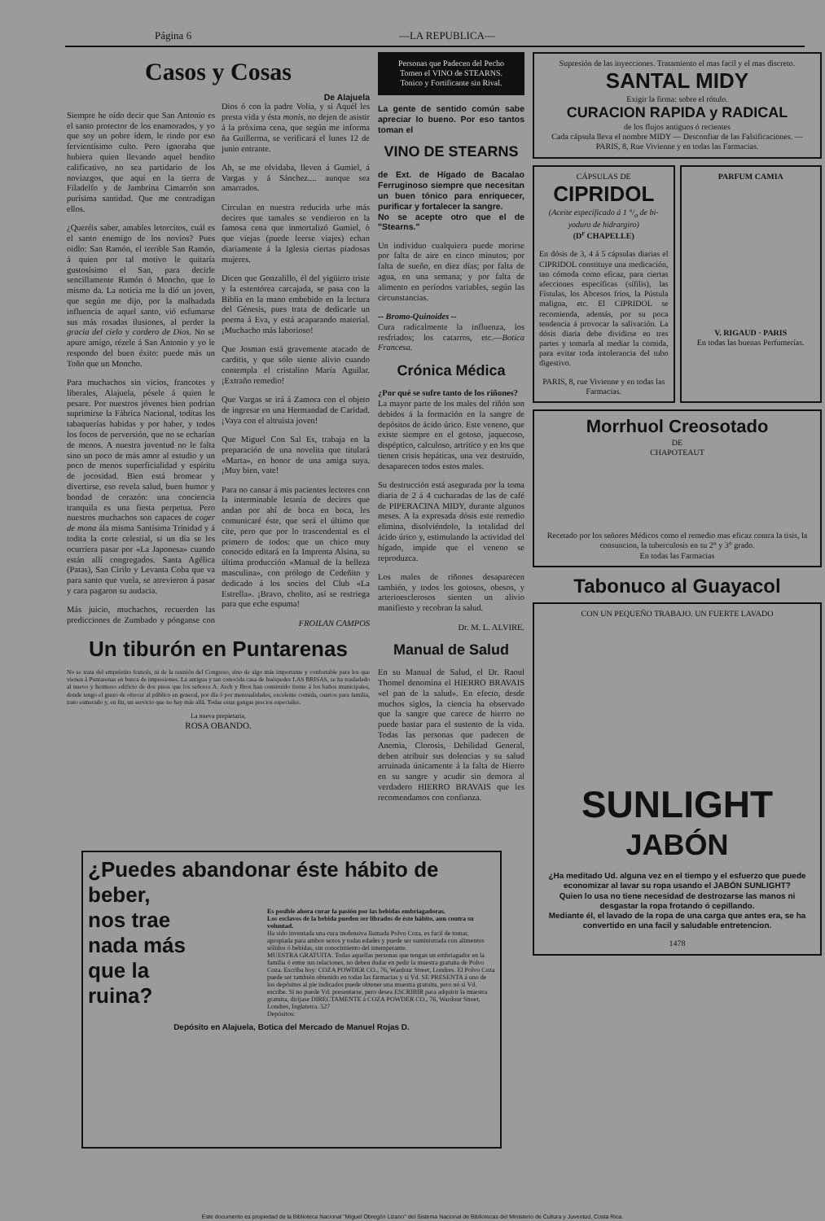Página 6 —LA REPUBLICA—
Casos y Cosas
De Alajuela
Siempre he oído decir que San Antonio es el santo protector de los enamorados, y yo que soy un pobre ídem, le rindo por eso fervientísimo culto. Pero ignoraba que hubiera quien llevando aquel bendito calificativo, no sea partidario de los noviazgos, que aquí en la tierra de Filadelfo y de Jambrina Cimarrón son purísima santidad. Que me contradigan ellos.
¿Queréis saber, amables letorcitos, cuál es el santo enemigo de los novios? Pues oidlo: San Ramón, el terrible San Ramón, á quien por tal motivo le quitaría gustosísimo el San, para decirle sencillamente Ramón ó Moncho, que lo mismo da. La noticia me la dió un joven, que según me dijo, por la malhadada influencia de aquel santo, vió esfumarse sus más rosadas ilusiones, al perder la gracia del cielo y cordero de Dios. No se apure amigo, rézele á San Antonio y yo le respondo del buen éxito: puede más un Toño que un Moncho.
Para muchachos sin vicios, francotes y liberales, Alajuela, pésele á quien le pesare. Por nuestros jóvenes bien podrían suprimirse la Fábrica Nacional, toditas los tabaquerías habidas y por haber, y todos los focos de perversión, que no se echarían de menos. A nuestra juventud no le falta sino un poco de más amor al estudio y un poco de menos superficialidad y espíritu de jocosidad. Bien está bromear y divertirse, eso revela salud, buen humor y bondad de corazón: una conciencia tranquila es una fiesta perpetua. Pero nuestros muchachos son capaces de coger de mona ála misma Santísima Trinidad y á todita la corte celestial, si un día se les ocurriera pasar por «La Japonesa» cuando están allí congregados. Santa Agélica (Patas), San Cirilo y Levanta Coba que va para santo que vuela, se atrevieron á pasar y cara pagaron su audacia.
Más juicio, muchachos, recuerden las predicciones de Zumbado y pónganse con Dios ó con la padre Volia, y si Aquél les presta vida y ésta monis, no dejen de asistir á la pròxima cena, que según me informa ña Guillerma, se verificará el lunes 12 de junio entrante.
Ah, se me olvidaba, lleven á Gumiel, á Vargas y á Sánchez.... aunque sea amarrados.
Circulan en nuestra reducida urbe más decires que tamales se vendieron en la famosa cena que inmortalizó Gumiel, ò que viejas (puede leerse viajes) echan diariamente á la Iglesia ciertas piadosas mujeres.
Dicen que Gonzalillo, él del yigüirro triste y la estentórea carcajada, se pasa con la Biblia en la mano embebido en la lectura del Génesis, pues trata de dedicarle un poema á Eva, y está acaparando material. ¡Muchacho más laborioso!
Que Josman está gravemente atacado de carditis, y que sólo siente alivio cuando contempla el cristalino María Aguilar. ¡Extraño remedio!
Que Vargas se irá á Zamora con el objeto de ingresar en una Hermandad de Caridad. ¡Vaya con el altruista joven!
Que Miguel Con Sal Es, trabaja en la preparación de una novelita que titulará «Marta», en honor de una amiga suya. ¡Muy bien, vate!
Para no cansar á mis pacientes lectores con la interminable letanía de decires que andan por ahí de boca en boca, les comunicaré éste, que será el último que cite, pero que por lo trascendental es el primero de todos: que un chico muy conocido editará en la Imprenta Alsina, su última producción «Manual de la belleza masculina», con prólogo de Cedeñito y dedicado á los socios del Club «La Estrella». ¡Bravo, cholito, así se restriega para que eche espuma!
FROILAN CAMPOS
Un tiburón en Puntarenas
No se trata del empréstito francés, ni de la reunión del Congreso, sino de algo más importante y confortable para los que vienen á Puntarenas en busca de impresiones. La antigua y tan conocida casa de huéspedes LAS BRISAS, se ha trasladado al nuevo y hermoso edificio de dos pisos que los señores A. Asch y Bros han construido frente á los baños municipales, donde tengo el gusto de ofrecer al público en general, por día ó por mensualidades, excelente comida, cuartos para familia, trato esmerado y, en fin, un servicio que no hay más allá. Todas estas gangas precios especiales.
La nueva prepietaria,
ROSA OBANDO.
Personas que Padecen del Pecho
Tomen el VINO de STEARNS.
Tonico y Fortificante sin Rival.
La gente de sentido común sabe apreciar lo bueno. Por eso tantos toman el
VINO DE STEARNS
de Ext. de Hígado de Bacalao Ferruginoso siempre que necesitan un buen tónico para enriquecer, purificar y fortalecer la sangre.
No se acepte otro que el de "Stearns."
Un individuo cualquiera puede morirse por falta de aire en cinco minutos; por falta de sueño, en diez días; por falta de agua, en una semana; y por falta de alimento en períodos variables, según las circunstancias.
-- Bromo-Quinoides --
Cura radicalmente la influenza, los resfriados; los catarros, etc.—Botica Francesa.
Crónica Médica
¿Por qué se sufre tanto de los riñones?
La mayor parte de los males del riñón son debidos á la formación en la sangre de depósitos de ácido úrico. Este veneno, que existe siempre en el gotoso, jaquecoso, dispéptico, calculoso, artrítico y en los que tienen crisis hepáticas, una vez destruído, desaparecen todos estos males.
Su destrucción está asegurada por la toma diaria de 2 á 4 cucharadas de las de café de PIPERACINA MIDY, durante algunos meses. A la expresada dósis este remedio elimina, disolviéndolo, la totalidad del ácido úrico y, estimulando la actividad del hígado, impide que el veneno se reproduzca.
Los males de riñones desaparecen también, y todos los gotosos, obesos, y arterioesclerosos sienten un alivio manifiesto y recobran la salud.
Dr. M. L. ALVIRE.
Manual de Salud
En su Manual de Salud, el Dr. Raoul Thomel denomina el HIERRO BRAVAIS «el pan de la salud». En efecto, desde muchos siglos, la ciencia ha observado que la sangre que carece de hierro no puede bastar para el sustento de la vida. Todas las personas que padecen de Anemia, Clorosis, Debilidad General, deben atribuir sus dolencias y su salud arruinada únicamente á la falta de Hierro en su sangre y acudir sin demora al verdadero HIERRO BRAVAIS que les recomendamos con confianza.
Supresión de las inyecciones. Tratamiento el mas facil y el mas discreto.
SANTAL MIDY
Exigir la firma: sobre el rótulo.
CURACION RAPIDA y RADICAL
de los flujos antiguos ó recientes
Cada cápsula lleva el nombre MIDY — Desconfiar de las Falsificaciones. — PARIS, 8, Rue Vivienne y en todas las Farmacias.
CÁPSULAS DE
CIPRIDOL
(Aceite específicado á 1 °/<sub>o</sub> de bi-yoduro de hidrargiro)
(D<sup>r</sup> CHAPELLE)
En dósis de 3, 4 á 5 cápsulas diarias el CIPRIDOL constituye una medicación, tan cómoda como eficaz, para ciertas afecciones específicas (sífilis), las Fístulas, los Abcesos frios, la Pústula maligna, etc. El CIPRIDOL se recomienda, además, por su poca tendencia á provocar la salivación. La dósis diaria debe dividirse en tres partes y tomarla al mediar la comida, para evitar toda intolerancia del tubo digestivo.
PARIS, 8, rue Vivienne y en todas las Farmacias.
PARFUM CAMIA
V. RIGAUD · PARIS
En todas las buenas Perfumerías.
Morrhuol Creosotado
DE
CHAPOTEAUT
Recetado por los señores Médicos como el remedio mas eficaz contra la tisis, la consuncion, la tuberculosis en su 2° y 3° grado.
En todas las Farmacias
Tabonuco al Guayacol
CON UN PEQUEÑO TRABAJO. UN FUERTE LAVADO
SUNLIGHT
JABÓN
¿Ha meditado Ud. alguna vez en el tiempo y el esfuerzo que puede economizar al lavar su ropa usando el JABÓN SUNLIGHT?
Quien lo usa no tiene necesidad de destrozarse las manos ni desgastar la ropa frotando ó cepillando.
Mediante él, el lavado de la ropa de una carga que antes era, se ha convertido en una facil y saludable entretencion.
1478
¿Puedes abandonar éste hábito de beber,
nos trae nada más que la ruina?
Es posible ahora curar la pasión por las bebidas embriagadoras.
Los esclavos de la bebida pueden ser librados de éste hábito, aun contra su voluntad.
Ha sido inventada una cura inofensiva llamada Polvo Coza, es facil de tomar, apropiada para ambos sexos y todas edades y puede ser suministrada con alimentos sólidos ó bebidas, sin conocimiento del intemperante.
MUESTRA GRATUITA. Todas aquellas personas que tengan un embriagador en la familia ó entre sus relaciones, no deben dudar en pedir la muestra gratuita de Polvo Coza. Escriba hoy: COZA POWDER CO., 76, Wardour Street, Londres. El Polvo Coza puede ser también obtenido en todas las farmacias y si Vd. SE PRESENTA á uno de los depósitos al pie indicados puede obtener una muestra gratuita, pero nó si Vd. escribe. Si no puede Vd. presentarse, pero desea ESCRIBIR para adquirir la muestra gratuita, diríjase DIRECTAMENTE á COZA POWDER CO., 76, Wardour Street, Londres, Inglaterra. 527
Depósitos:
Depósito en Alajuela, Botica del Mercado de Manuel Rojas D.
Este documento es propiedad de la Biblioteca Nacional "Miguel Obregón Lizano" del Sistema Nacional de Bibliotecas del Ministerio de Cultura y Juventud, Costa Rica.